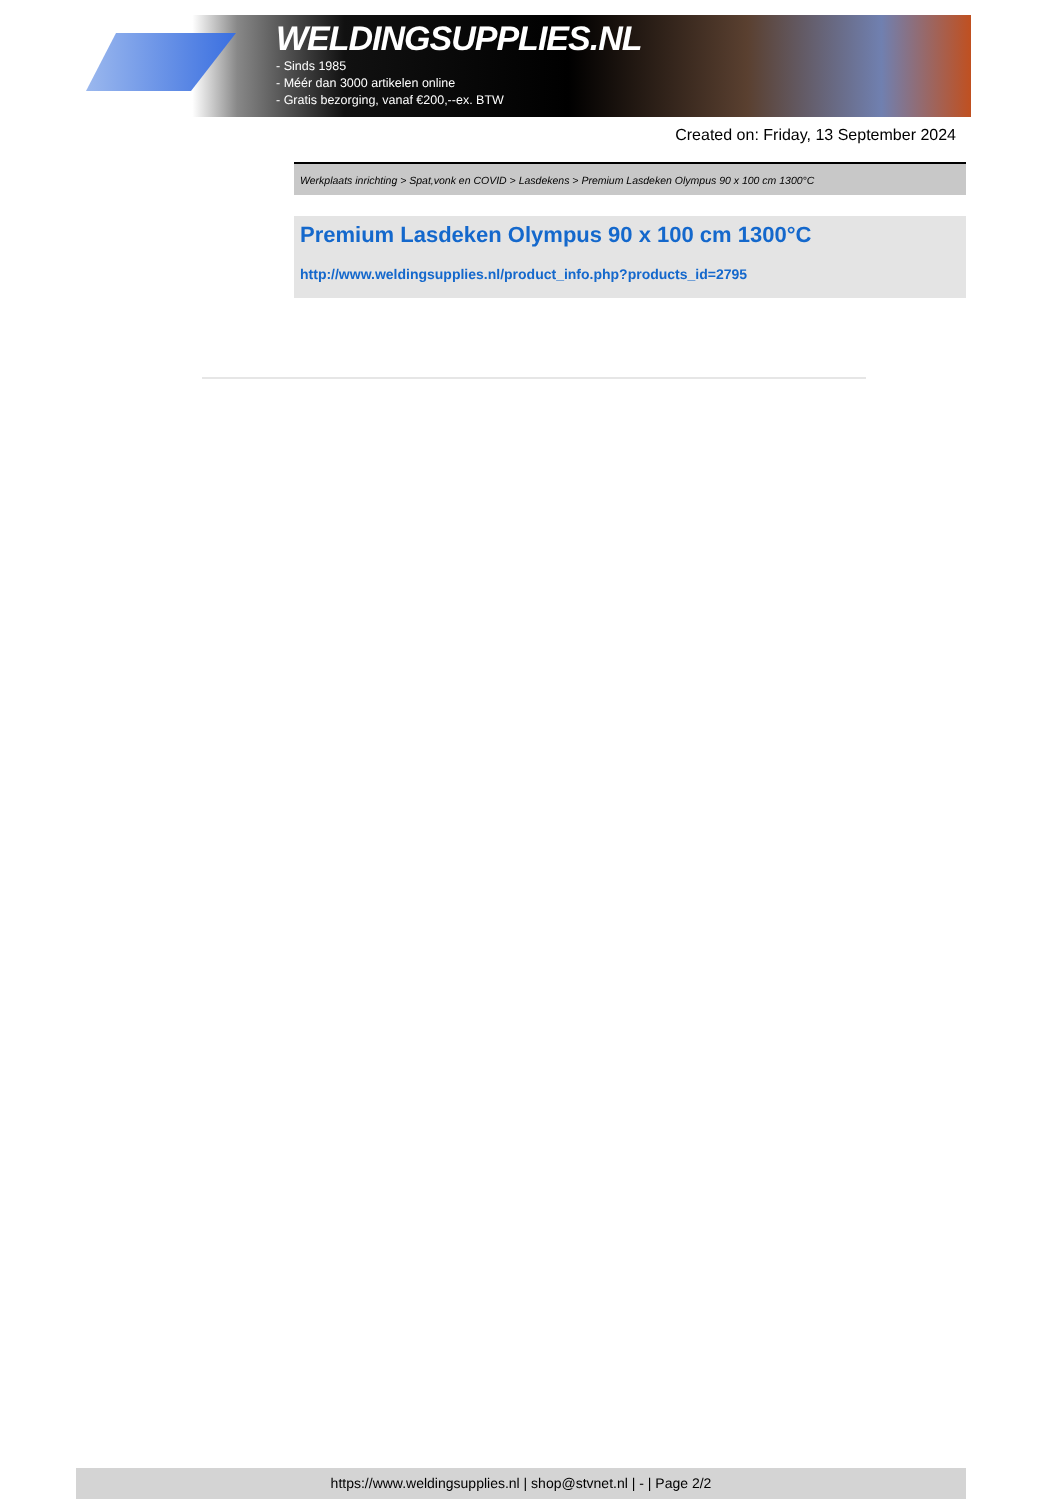WELDINGSUPPLIES.NL
- Sinds 1985
- Méér dan 3000 artikelen online
- Gratis bezorging, vanaf €200,--ex. BTW
Created on: Friday, 13 September 2024
Werkplaats inrichting > Spat,vonk en COVID > Lasdekens > Premium Lasdeken Olympus 90 x 100 cm 1300°C
Premium Lasdeken Olympus 90 x 100 cm 1300°C
http://www.weldingsupplies.nl/product_info.php?products_id=2795
https://www.weldingsupplies.nl | shop@stvnet.nl | - | Page 2/2